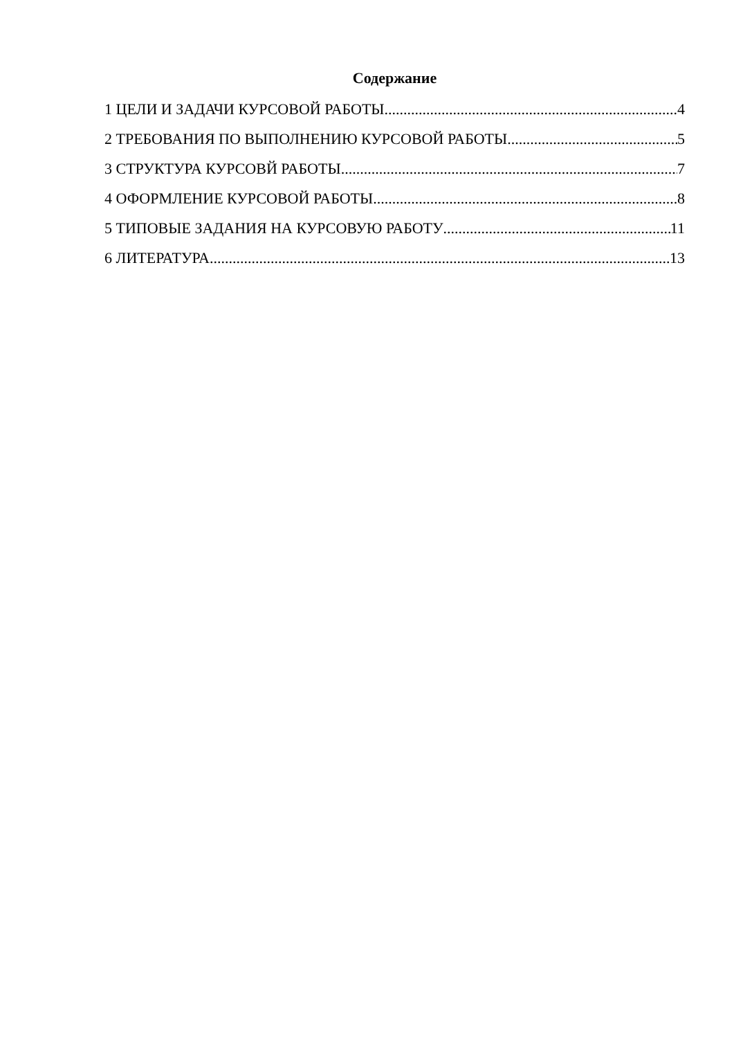Содержание
1 ЦЕЛИ И ЗАДАЧИ КУРСОВОЙ РАБОТЫ 4
2 ТРЕБОВАНИЯ ПО ВЫПОЛНЕНИЮ КУРСОВОЙ РАБОТЫ 5
3 СТРУКТУРА КУРСОВЙ РАБОТЫ 7
4 ОФОРМЛЕНИЕ КУРСОВОЙ РАБОТЫ 8
5 ТИПОВЫЕ ЗАДАНИЯ НА КУРСОВУЮ РАБОТУ 11
6 ЛИТЕРАТУРА 13